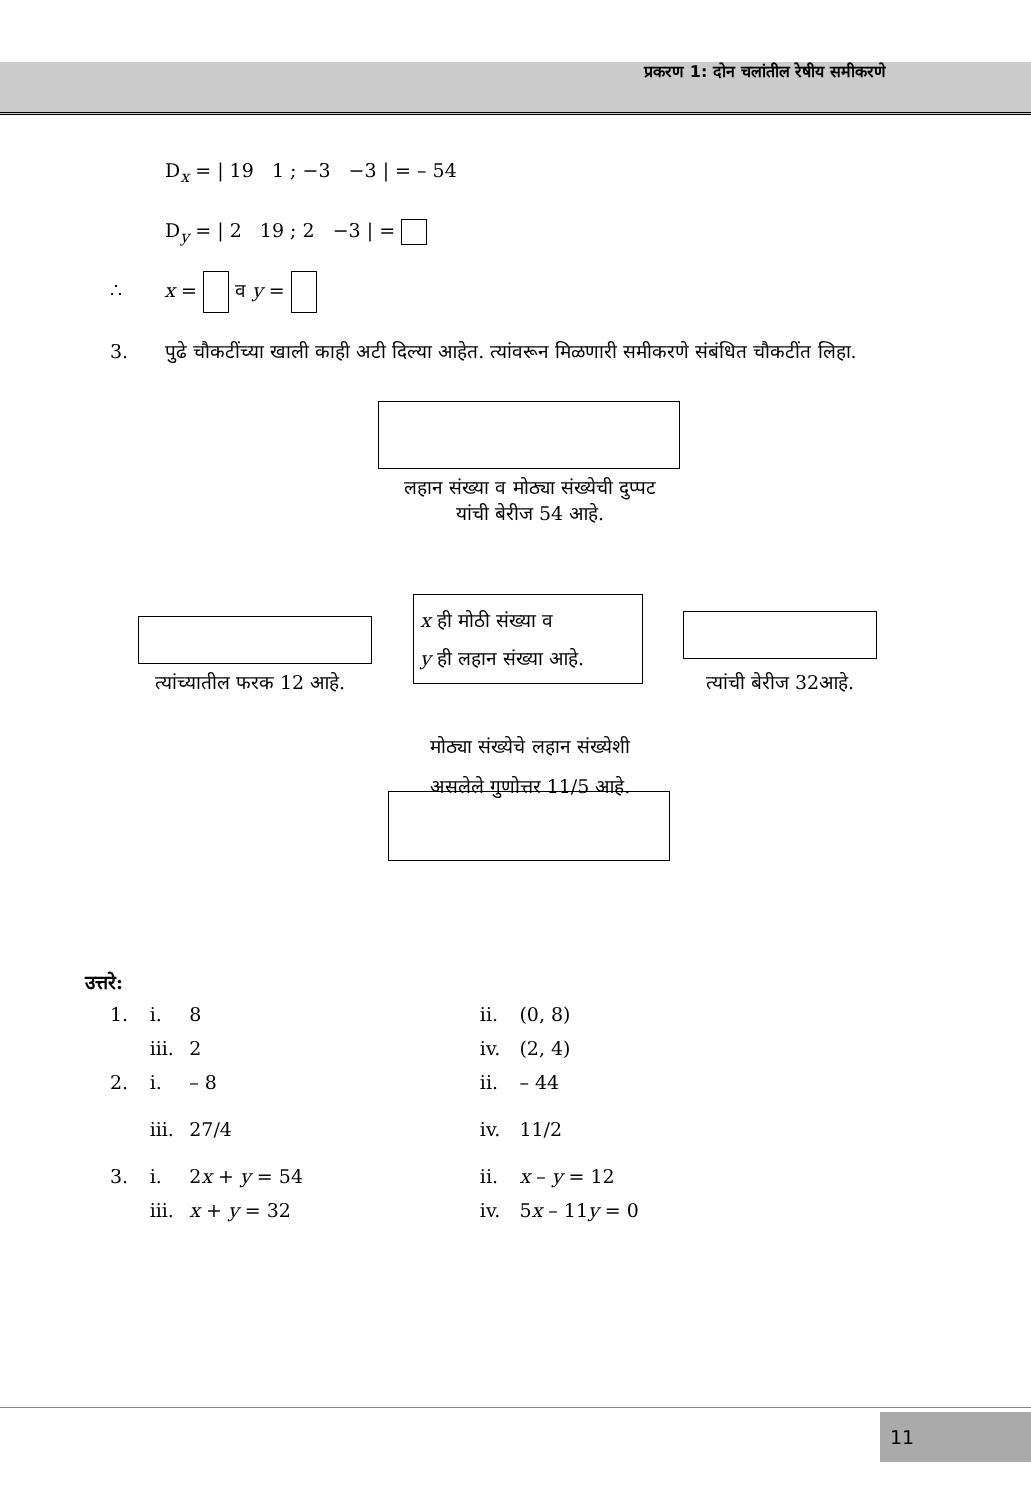प्रकरण 1: दोन चलांतील रेषीय समीकरणे
D<sub>x</sub> = | 19 1 ; −3 −3 | = – 54
D<sub>y</sub> = | 2 19 ; 2 −3 | =
∴ x = व y =
3. पुढे चौकटींच्या खाली काही अटी दिल्या आहेत. त्यांवरून मिळणारी समीकरणे संबंधित चौकटींत लिहा.
लहान संख्या व मोठ्या संख्येची दुप्पट
यांची बेरीज 54 आहे.
त्यांच्यातील फरक 12 आहे.
x ही मोठी संख्या व
y ही लहान संख्या आहे.
त्यांची बेरीज 32आहे.
मोठ्या संख्येचे लहान संख्येशी
असलेले गुणोत्तर 11/5 आहे.
उत्तरे:
1. i. 8 ii. (0, 8)
iii.
2 iv. (2, 4)
2. i. – 8 ii. – 44
iii.
27/4 iv. 11/2
3. i. 2x + y = 54 ii. x – y = 12
iii.
x + y = 32 iv. 5x – 11y = 0
11